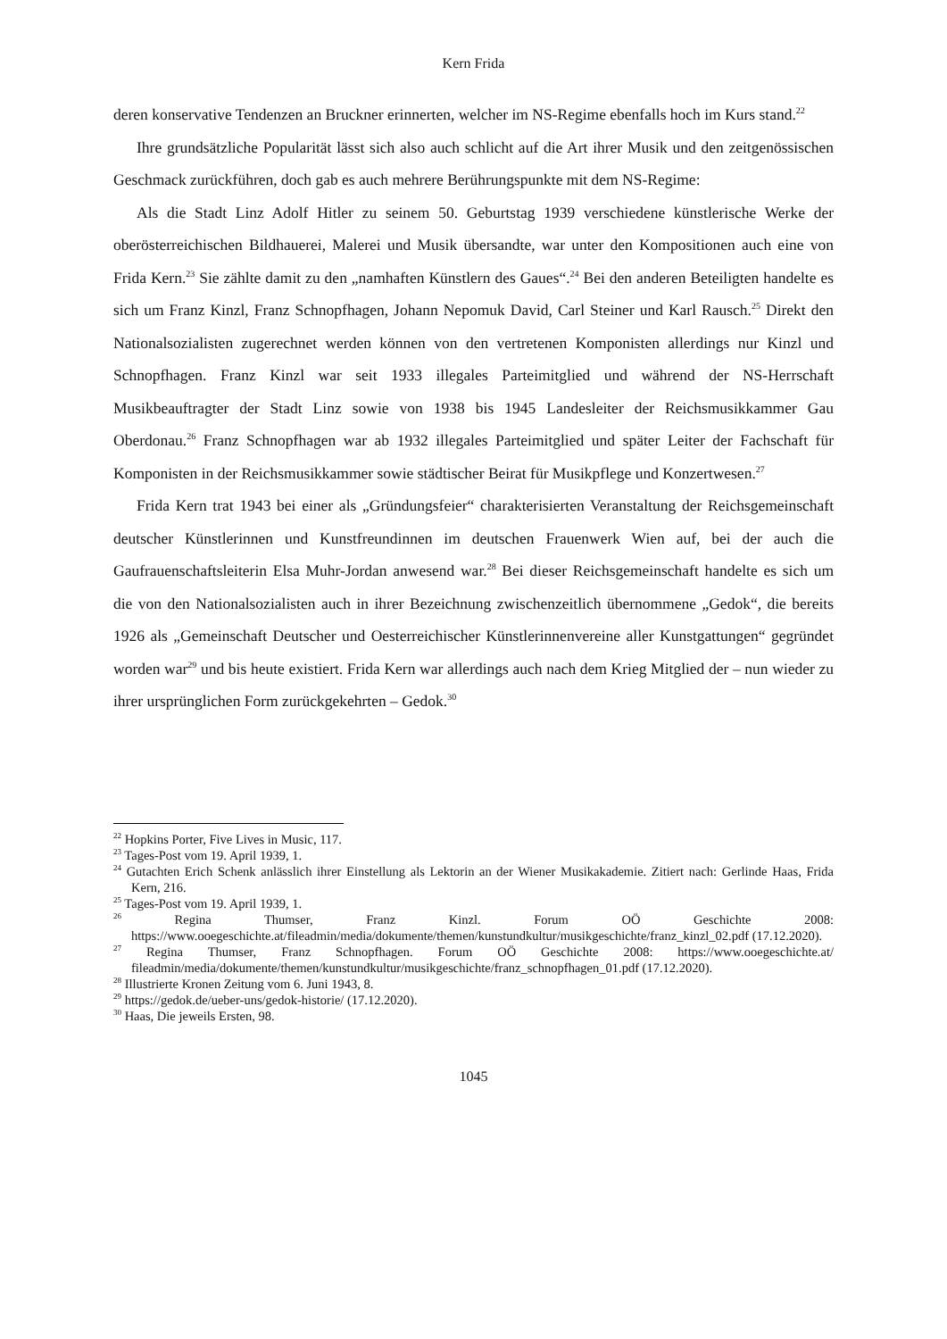Kern Frida
deren konservative Tendenzen an Bruckner erinnerten, welcher im NS-Regime ebenfalls hoch im Kurs stand.<sup>22</sup>
Ihre grundsätzliche Popularität lässt sich also auch schlicht auf die Art ihrer Musik und den zeitgenössischen Geschmack zurückführen, doch gab es auch mehrere Berührungspunkte mit dem NS-Regime:
Als die Stadt Linz Adolf Hitler zu seinem 50. Geburtstag 1939 verschiedene künstlerische Werke der oberösterreichischen Bildhauerei, Malerei und Musik übersandte, war unter den Kompositionen auch eine von Frida Kern.<sup>23</sup> Sie zählte damit zu den „namhaften Künstlern des Gaues“.<sup>24</sup> Bei den anderen Beteiligten handelte es sich um Franz Kinzl, Franz Schnopfhagen, Johann Nepomuk David, Carl Steiner und Karl Rausch.<sup>25</sup> Direkt den Nationalsozialisten zugerechnet werden können von den vertretenen Komponisten allerdings nur Kinzl und Schnopfhagen. Franz Kinzl war seit 1933 illegales Parteimitglied und während der NS-Herrschaft Musikbeauftragter der Stadt Linz sowie von 1938 bis 1945 Landesleiter der Reichsmusikkammer Gau Oberdonau.<sup>26</sup> Franz Schnopfhagen war ab 1932 illegales Parteimitglied und später Leiter der Fachschaft für Komponisten in der Reichsmusikkammer sowie städtischer Beirat für Musikpflege und Konzertwesen.<sup>27</sup>
Frida Kern trat 1943 bei einer als „Gründungsfeier“ charakterisierten Veranstaltung der Reichsgemeinschaft deutscher Künstlerinnen und Kunstfreundinnen im deutschen Frauenwerk Wien auf, bei der auch die Gaufrauenschaftsleiterin Elsa Muhr-Jordan anwesend war.<sup>28</sup> Bei dieser Reichsgemeinschaft handelte es sich um die von den Nationalsozialisten auch in ihrer Bezeichnung zwischenzeitlich übernommene „Gedok“, die bereits 1926 als „Gemeinschaft Deutscher und Oesterreichischer Künstlerinnenvereine aller Kunstgattungen“ gegründet worden war<sup>29</sup> und bis heute existiert. Frida Kern war allerdings auch nach dem Krieg Mitglied der – nun wieder zu ihrer ursprünglichen Form zurückgekehrten – Gedok.<sup>30</sup>
<sup>22</sup> Hopkins Porter, Five Lives in Music, 117.
<sup>23</sup> Tages-Post vom 19. April 1939, 1.
<sup>24</sup> Gutachten Erich Schenk anlässlich ihrer Einstellung als Lektorin an der Wiener Musikakademie. Zitiert nach: Gerlinde Haas, Frida Kern, 216.
<sup>25</sup> Tages-Post vom 19. April 1939, 1.
<sup>26</sup> Regina Thumser, Franz Kinzl. Forum OÖ Geschichte 2008: https://www.ooegeschichte.at/fileadmin/media/dokumente/themen/kunstundkultur/musikgeschichte/franz_kinzl_02.pdf (17.12.2020).
<sup>27</sup> Regina Thumser, Franz Schnopfhagen. Forum OÖ Geschichte 2008: https://www.ooegeschichte.at/ fileadmin/media/dokumente/themen/kunstundkultur/musikgeschichte/franz_schnopfhagen_01.pdf (17.12.2020).
<sup>28</sup> Illustrierte Kronen Zeitung vom 6. Juni 1943, 8.
<sup>29</sup> https://gedok.de/ueber-uns/gedok-historie/ (17.12.2020).
<sup>30</sup> Haas, Die jeweils Ersten, 98.
1045